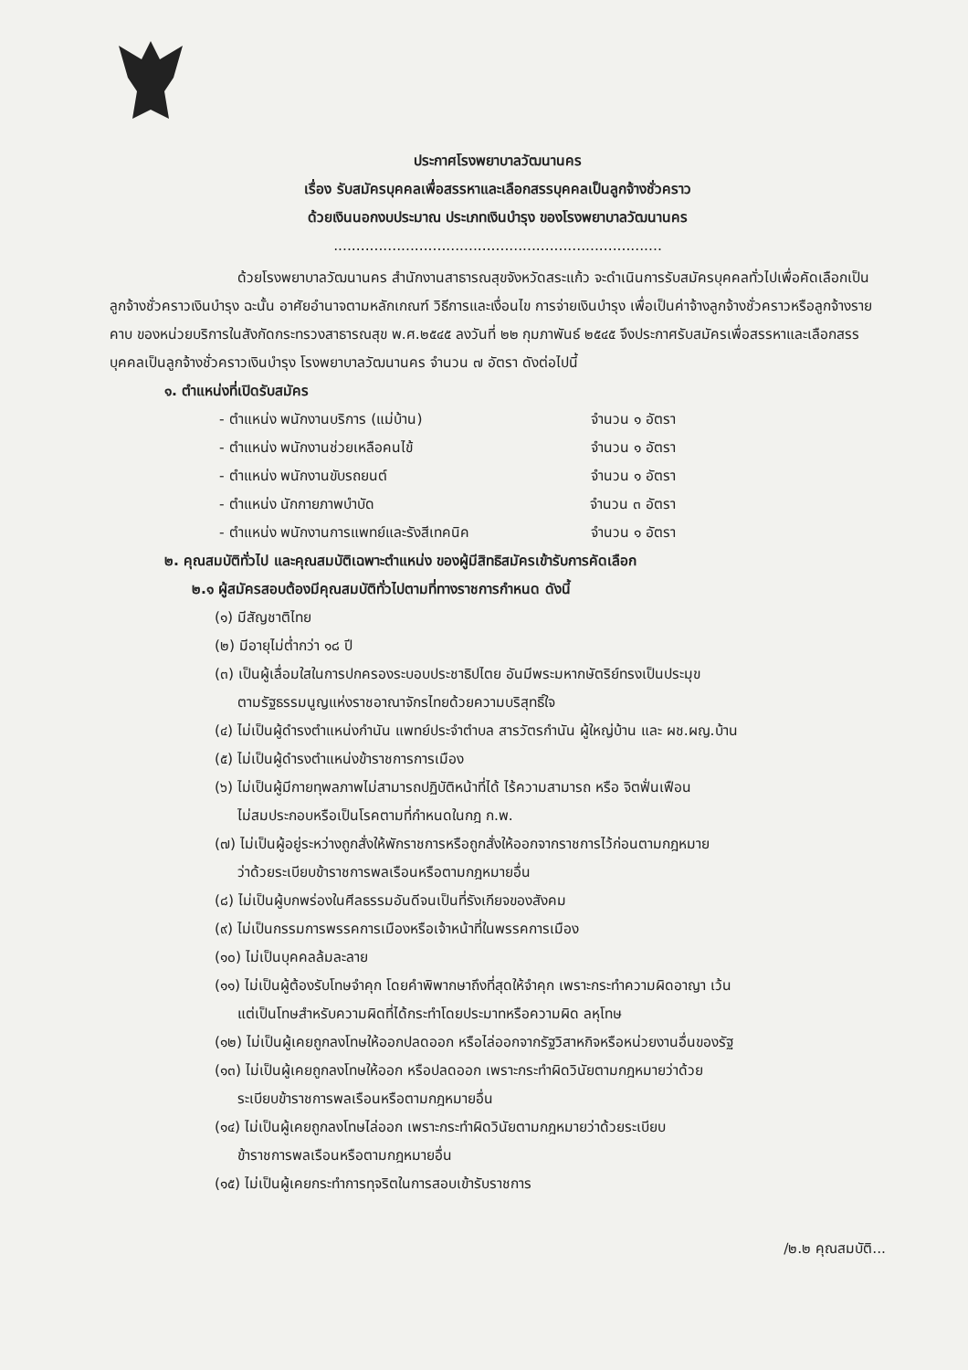ประกาศโรงพยาบาลวัฒนานคร
เรื่อง รับสมัครบุคคลเพื่อสรรหาและเลือกสรรบุคคลเป็นลูกจ้างชั่วคราว
ด้วยเงินนอกงบประมาณ ประเภทเงินบำรุง ของโรงพยาบาลวัฒนานคร
.........................................................................
ด้วยโรงพยาบาลวัฒนานคร สำนักงานสาธารณสุขจังหวัดสระแก้ว จะดำเนินการรับสมัครบุคคลทั่วไปเพื่อคัดเลือกเป็นลูกจ้างชั่วคราวเงินบำรุง ฉะนั้น อาศัยอำนาจตามหลักเกณฑ์ วิธีการและเงื่อนไข การจ่ายเงินบำรุง เพื่อเป็นค่าจ้างลูกจ้างชั่วคราวหรือลูกจ้างรายคาบ ของหน่วยบริการในสังกัดกระทรวงสาธารณสุข พ.ศ.๒๕๔๕ ลงวันที่ ๒๒ กุมภาพันธ์ ๒๕๔๕ จึงประกาศรับสมัครเพื่อสรรหาและเลือกสรรบุคคลเป็นลูกจ้างชั่วคราวเงินบำรุง โรงพยาบาลวัฒนานคร จำนวน ๗ อัตรา ดังต่อไปนี้
๑. ตำแหน่งที่เปิดรับสมัคร
- ตำแหน่ง พนักงานบริการ (แม่บ้าน) จำนวน ๑ อัตรา
- ตำแหน่ง พนักงานช่วยเหลือคนไข้ จำนวน ๑ อัตรา
- ตำแหน่ง พนักงานขับรถยนต์ จำนวน ๑ อัตรา
- ตำแหน่ง นักกายภาพบำบัด จำนวน ๓ อัตรา
- ตำแหน่ง พนักงานการแพทย์และรังสีเทคนิค จำนวน ๑ อัตรา
๒. คุณสมบัติทั่วไป และคุณสมบัติเฉพาะตำแหน่ง ของผู้มีสิทธิสมัครเข้ารับการคัดเลือก
๒.๑ ผู้สมัครสอบต้องมีคุณสมบัติทั่วไปตามที่ทางราชการกำหนด ดังนี้
(๑) มีสัญชาติไทย
(๒) มีอายุไม่ต่ำกว่า ๑๘ ปี
(๓) เป็นผู้เลื่อมใสในการปกครองระบอบประชาธิปไตย อันมีพระมหากษัตริย์ทรงเป็นประมุข
ตามรัฐธรรมนูญแห่งราชอาณาจักรไทยด้วยความบริสุทธิ์ใจ
(๔) ไม่เป็นผู้ดำรงตำแหน่งกำนัน แพทย์ประจำตำบล สารวัตรกำนัน ผู้ใหญ่บ้าน และ ผช.ผญ.บ้าน
(๕) ไม่เป็นผู้ดำรงตำแหน่งข้าราชการการเมือง
(๖) ไม่เป็นผู้มีกายทุพลภาพไม่สามารถปฏิบัติหน้าที่ได้ ไร้ความสามารถ หรือ จิตฟั่นเฟือน
ไม่สมประกอบหรือเป็นโรคตามที่กำหนดในกฎ ก.พ.
(๗) ไม่เป็นผู้อยู่ระหว่างถูกสั่งให้พักราชการหรือถูกสั่งให้ออกจากราชการไว้ก่อนตามกฎหมาย
ว่าด้วยระเบียบข้าราชการพลเรือนหรือตามกฎหมายอื่น
(๘) ไม่เป็นผู้บกพร่องในศีลธรรมอันดีจนเป็นที่รังเกียจของสังคม
(๙) ไม่เป็นกรรมการพรรคการเมืองหรือเจ้าหน้าที่ในพรรคการเมือง
(๑๐) ไม่เป็นบุคคลล้มละลาย
(๑๑) ไม่เป็นผู้ต้องรับโทษจำคุก โดยคำพิพากษาถึงที่สุดให้จำคุก เพราะกระทำความผิดอาญา เว้น
แต่เป็นโทษสำหรับความผิดที่ได้กระทำโดยประมาทหรือความผิด ลหุโทษ
(๑๒) ไม่เป็นผู้เคยถูกลงโทษให้ออกปลดออก หรือไล่ออกจากรัฐวิสาหกิจหรือหน่วยงานอื่นของรัฐ
(๑๓) ไม่เป็นผู้เคยถูกลงโทษให้ออก หรือปลดออก เพราะกระทำผิดวินัยตามกฎหมายว่าด้วย
ระเบียบข้าราชการพลเรือนหรือตามกฎหมายอื่น
(๑๔) ไม่เป็นผู้เคยถูกลงโทษไล่ออก เพราะกระทำผิดวินัยตามกฎหมายว่าด้วยระเบียบ
ข้าราชการพลเรือนหรือตามกฎหมายอื่น
(๑๕) ไม่เป็นผู้เคยกระทำการทุจริตในการสอบเข้ารับราชการ
/๒.๒ คุณสมบัติ...